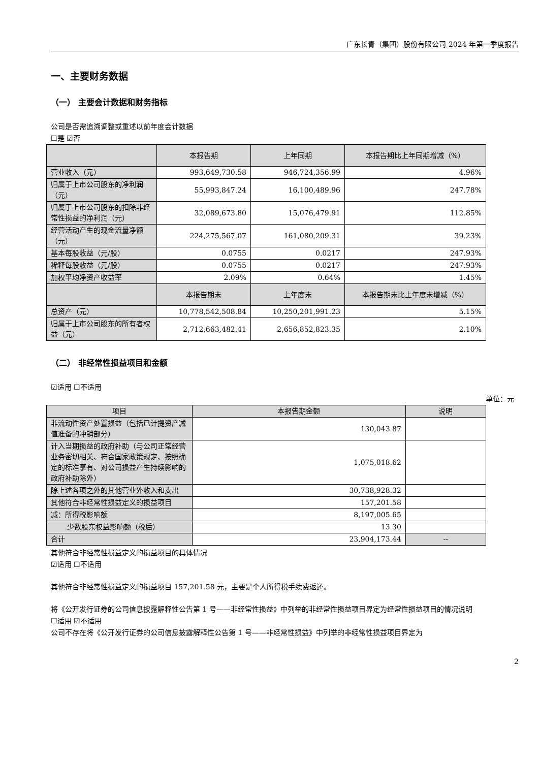广东长青（集团）股份有限公司 2024 年第一季度报告
一、主要财务数据
（一） 主要会计数据和财务指标
公司是否需追溯调整或重述以前年度会计数据
☐是 ☑否
| | 本报告期 | 上年同期 | 本报告期比上年同期增减（%） |
| --- | --- | --- | --- |
| 营业收入（元） | 993,649,730.58 | 946,724,356.99 | 4.96% |
| 归属于上市公司股东的净利润（元） | 55,993,847.24 | 16,100,489.96 | 247.78% |
| 归属于上市公司股东的扣除非经常性损益的净利润（元） | 32,089,673.80 | 15,076,479.91 | 112.85% |
| 经营活动产生的现金流量净额（元） | 224,275,567.07 | 161,080,209.31 | 39.23% |
| 基本每股收益（元/股） | 0.0755 | 0.0217 | 247.93% |
| 稀释每股收益（元/股） | 0.0755 | 0.0217 | 247.93% |
| 加权平均净资产收益率 | 2.09% | 0.64% | 1.45% |
| | 本报告期末 | 上年度末 | 本报告期末比上年度末增减（%） |
| 总资产（元） | 10,778,542,508.84 | 10,250,201,991.23 | 5.15% |
| 归属于上市公司股东的所有者权益（元） | 2,712,663,482.41 | 2,656,852,823.35 | 2.10% |
（二） 非经常性损益项目和金额
☑适用 ☐不适用
单位：元
| 项目 | 本报告期金额 | 说明 |
| --- | --- | --- |
| 非流动性资产处置损益（包括已计提资产减值准备的冲销部分） | 130,043.87 | |
| 计入当期损益的政府补助（与公司正常经营业务密切相关、符合国家政策规定、按照确定的标准享有、对公司损益产生持续影响的政府补助除外） | 1,075,018.62 | |
| 除上述各项之外的其他营业外收入和支出 | 30,738,928.32 | |
| 其他符合非经常性损益定义的损益项目 | 157,201.58 | |
| 减：所得税影响额 | 8,197,005.65 | |
| 少数股东权益影响额（税后） | 13.30 | |
| 合计 | 23,904,173.44 | -- |
其他符合非经常性损益定义的损益项目的具体情况
☑适用 ☐不适用
其他符合非经常性损益定义的损益项目 157,201.58 元，主要是个人所得税手续费返还。
将《公开发行证券的公司信息披露解释性公告第 1 号——非经常性损益》中列举的非经常性损益项目界定为经常性损益项目的情况说明
☐适用 ☑不适用
公司不存在将《公开发行证券的公司信息披露解释性公告第 1 号——非经常性损益》中列举的非经常性损益项目界定为
2